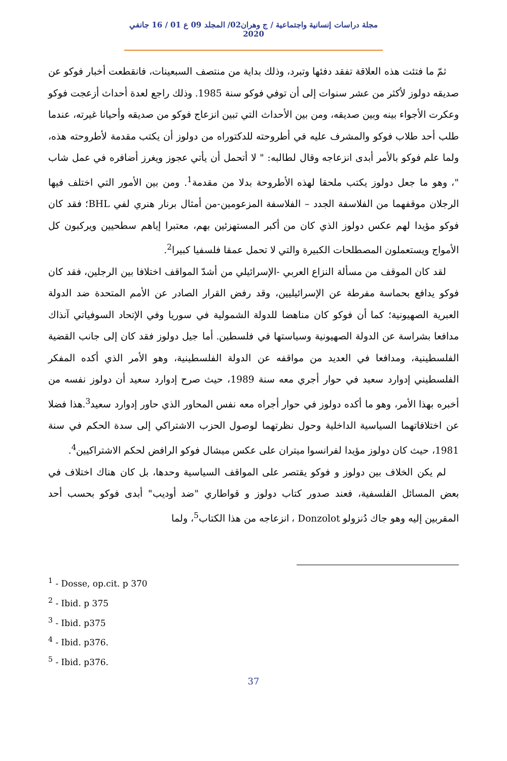مجلة دراسات إنسانية واجتماعية / ج وهران02/ المجلد 09 ع 01 / 16 جانفي 2020
ثمّ ما فتئت هذه العلاقة تفقد دفئها وتبرد، وذلك بداية من منتصف السبعينات، فانقطعت أخبار فوكو عن صديقه دولوز لأكثر من عشر سنوات إلى أن توفي فوكو سنة 1985. وذلك راجع لعدة أحداث أزعجت فوكو وعكرت الأجواء بينه وبين صديقه، ومن بين الأحداث التي تبين انزعاج فوكو من صديقه وأحيانا غيرته، عندما طلب أحد طلاب فوكو والمشرف عليه في أطروحته للدكتوراه من دولوز أن يكتب مقدمة لأطروحته هذه، ولما علم فوكو بالأمر أبدى انزعاجه وقال لطالبه: " لا أتحمل أن يأتي عجوز ويغرز أضافره في عمل شاب "، وهو ما جعل دولوز يكتب ملحقا لهذه الأطروحة بدلا من مقدمة<sup>1</sup>. ومن بين الأمور التي اختلف فيها الرجلان موقفهما من الفلاسفة الجدد – الفلاسفة المزعومين-من أمثال برنار هنري لفي BHL؛ فقد كان فوكو مؤيدا لهم عكس دولوز الذي كان من أكبر المستهزئين بهم، معتبرا إياهم سطحيين ويركبون كل الأمواج ويستعملون المصطلحات الكبيرة والتي لا تحمل عمقا فلسفيا كبيرا<sup>2</sup>.
لقد كان الموقف من مسألة النزاع العربي -الإسرائيلي من أشدّ المواقف اختلافا بين الرجلين، فقد كان فوكو يدافع بحماسة مفرطة عن الإسرائيليين، وقد رفض القرار الصادر عن الأمم المتحدة ضد الدولة العبرية الصهيونية؛ كما أن فوكو كان مناهضا للدولة الشمولية في سوريا وفي الإتحاد السوفياتي آنذاك مدافعا بشراسة عن الدولة الصهيونية وسياستها في فلسطين. أما جيل دولوز فقد كان إلى جانب القضية الفلسطينية، ومدافعا في العديد من مواقفه عن الدولة الفلسطينية، وهو الأمر الذي أكده المفكر الفلسطيني إدوارد سعيد في حوار أجري معه سنة 1989، حيث صرح إدوارد سعيد أن دولوز نفسه من أخبره بهذا الأمر، وهو ما أكده دولوز في حوار أجراه معه نفس المحاور الذي حاور إدوارد سعيد<sup>3</sup>.هذا فضلا عن اختلافاتهما السياسية الداخلية وحول نظرتهما لوصول الحزب الاشتراكي إلى سدة الحكم في سنة 1981، حيث كان دولوز مؤيدا لفرانسوا ميتران على عكس ميشال فوكو الرافض لحكم الاشتراكيين<sup>4</sup>.
لم يكن الخلاف بين دولوز و فوكو يقتصر على المواقف السياسية وحدها، بل كان هناك اختلاف في بعض المسائل الفلسفية، فعند صدور كتاب دولوز و قواطاري "ضد أوديب" أبدى فوكو بحسب أحد المقربين إليه وهو جاك دُنزولو Donzolot ، انزعاجه من هذا الكتاب<sup>5</sup>، ولما
<sup>1</sup> - Dosse, op.cit. p 370
<sup>2</sup> - Ibid. p 375
<sup>3</sup> - Ibid. p375
<sup>4</sup> - Ibid. p376.
<sup>5</sup> - Ibid. p376.
37